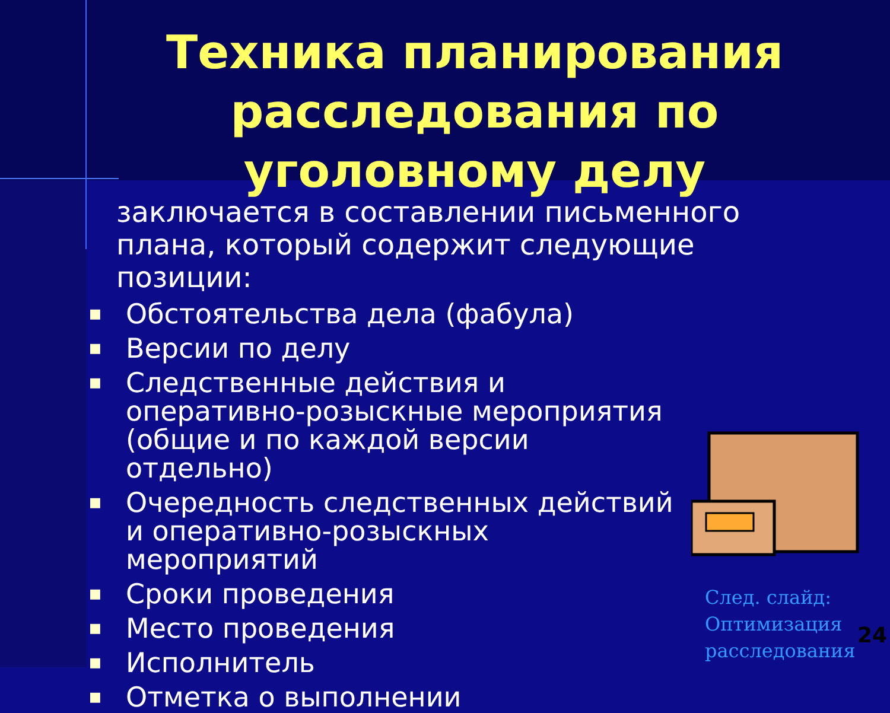Техника планирования расследования по уголовному делу
заключается в составлении письменного плана, который содержит следующие позиции:
■ Обстоятельства дела (фабула)
■ Версии по делу
■ Следственные действия и оперативно-розыскные мероприятия (общие и по каждой версии отдельно)
■ Очередность следственных действий и оперативно-розыскных мероприятий
■ Сроки проведения
■ Место проведения
■ Исполнитель
■ Отметка о выполнении
След. слайд:
Оптимизация
расследования
24